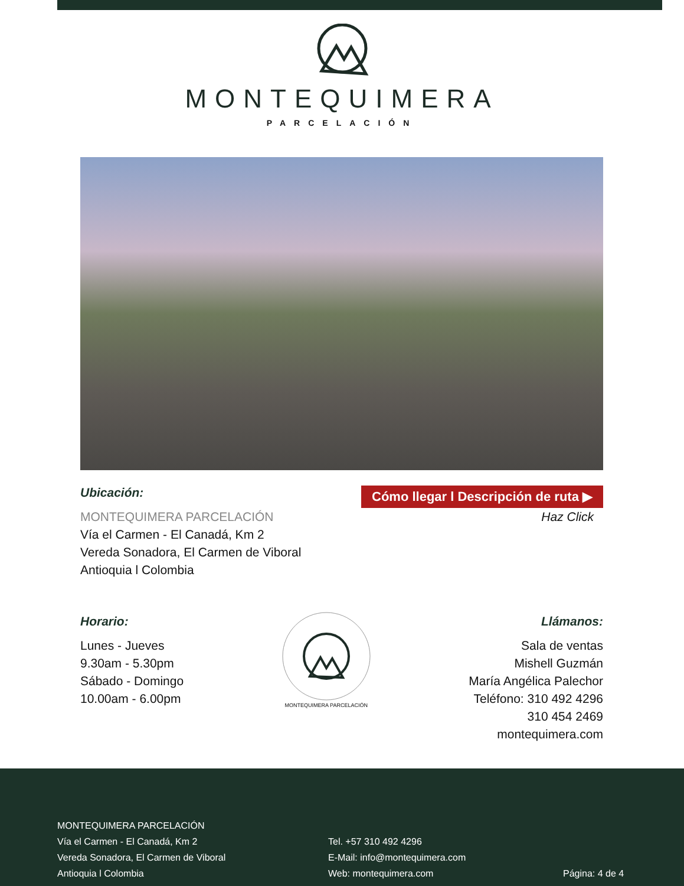MONTEQUIMERA
PARCELACIÓN
Ubicación:
MONTEQUIMERA PARCELACIÓN
Vía el Carmen - El Canadá, Km 2
Vereda Sonadora, El Carmen de Viboral
Antioquia l Colombia
Cómo llegar l Descripción de ruta ▶
Haz Click
Horario:
Lunes - Jueves
9.30am - 5.30pm
Sábado - Domingo
10.00am - 6.00pm
MONTEQUIMERA PARCELACIÓN
Llámanos:
Sala de ventas
Mishell Guzmán
María Angélica Palechor
Teléfono: 310 492 4296
310 454 2469
montequimera.com
MONTEQUIMERA PARCELACIÓN
Vía el Carmen - El Canadá, Km 2
Vereda Sonadora, El Carmen de Viboral
Antioquia l Colombia
Tel. +57 310 492 4296
E-Mail: info@montequimera.com
Web: montequimera.com
Página: 4 de 4